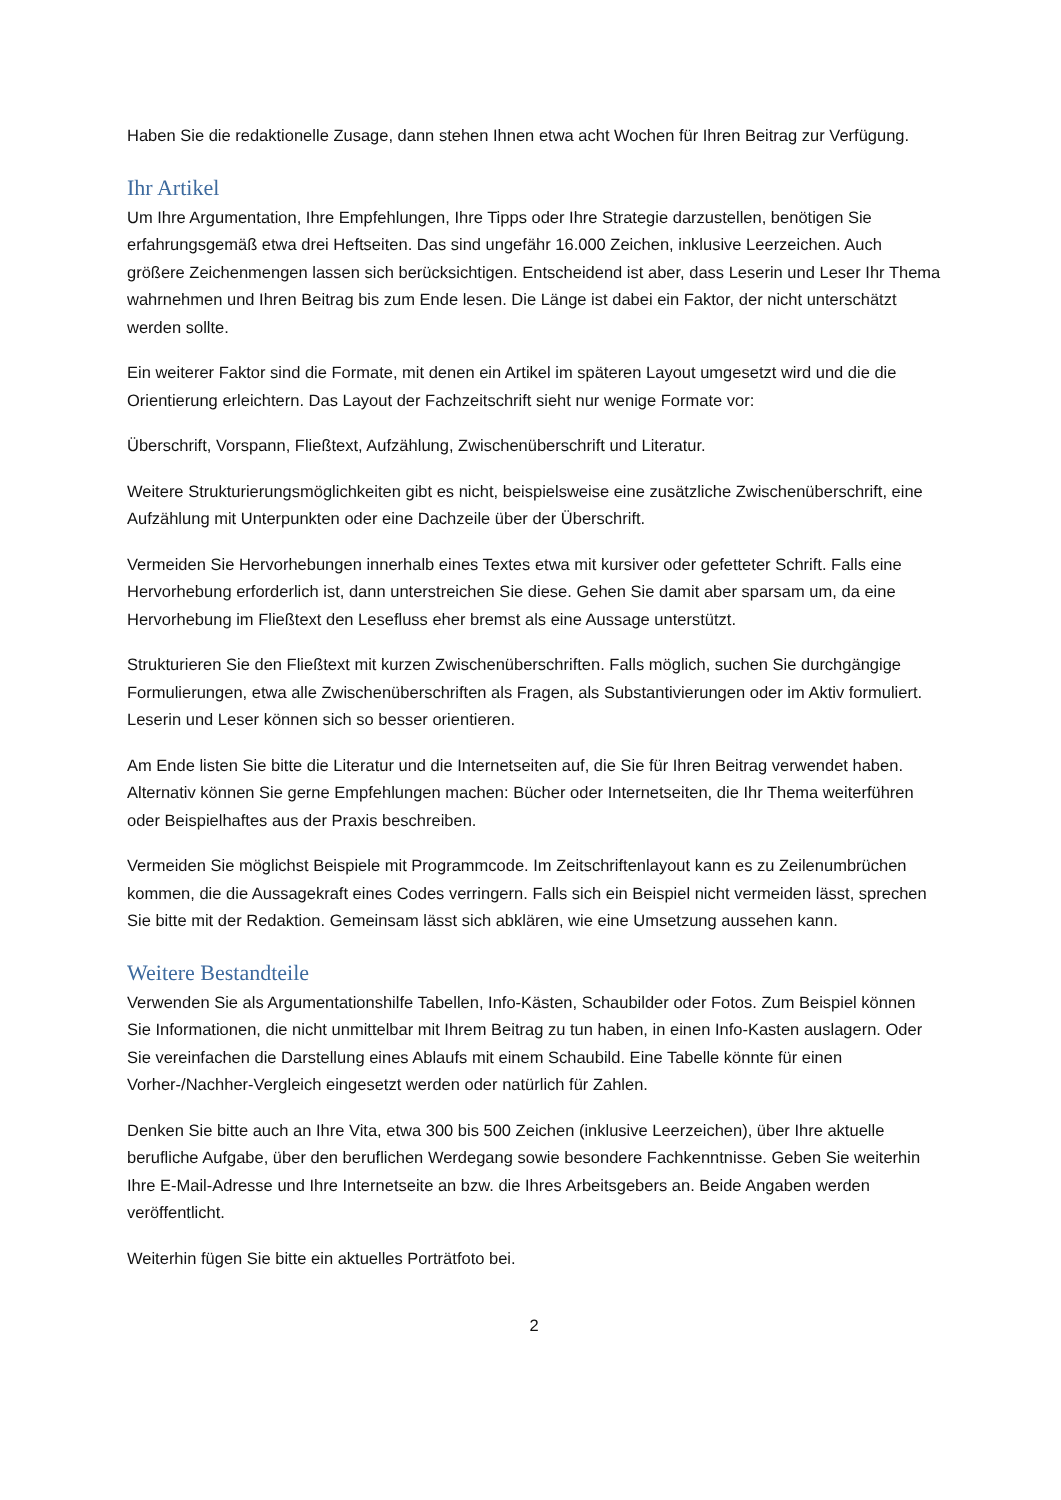Haben Sie die redaktionelle Zusage, dann stehen Ihnen etwa acht Wochen für Ihren Beitrag zur Verfügung.
Ihr Artikel
Um Ihre Argumentation, Ihre Empfehlungen, Ihre Tipps oder Ihre Strategie darzustellen, benötigen Sie erfahrungsgemäß etwa drei Heftseiten. Das sind ungefähr 16.000 Zeichen, inklusive Leerzeichen. Auch größere Zeichenmengen lassen sich berücksichtigen. Entscheidend ist aber, dass Leserin und Leser Ihr Thema wahrnehmen und Ihren Beitrag bis zum Ende lesen. Die Länge ist dabei ein Faktor, der nicht unterschätzt werden sollte.
Ein weiterer Faktor sind die Formate, mit denen ein Artikel im späteren Layout umgesetzt wird und die die Orientierung erleichtern. Das Layout der Fachzeitschrift sieht nur wenige Formate vor:
Überschrift, Vorspann, Fließtext, Aufzählung, Zwischenüberschrift und Literatur.
Weitere Strukturierungsmöglichkeiten gibt es nicht, beispielsweise eine zusätzliche Zwischenüberschrift, eine Aufzählung mit Unterpunkten oder eine Dachzeile über der Überschrift.
Vermeiden Sie Hervorhebungen innerhalb eines Textes etwa mit kursiver oder gefetteter Schrift. Falls eine Hervorhebung erforderlich ist, dann unterstreichen Sie diese. Gehen Sie damit aber sparsam um, da eine Hervorhebung im Fließtext den Lesefluss eher bremst als eine Aussage unterstützt.
Strukturieren Sie den Fließtext mit kurzen Zwischenüberschriften. Falls möglich, suchen Sie durchgängige Formulierungen, etwa alle Zwischenüberschriften als Fragen, als Substantivierungen oder im Aktiv formuliert. Leserin und Leser können sich so besser orientieren.
Am Ende listen Sie bitte die Literatur und die Internetseiten auf, die Sie für Ihren Beitrag verwendet haben. Alternativ können Sie gerne Empfehlungen machen: Bücher oder Internetseiten, die Ihr Thema weiterführen oder Beispielhaftes aus der Praxis beschreiben.
Vermeiden Sie möglichst Beispiele mit Programmcode. Im Zeitschriftenlayout kann es zu Zeilenumbrüchen kommen, die die Aussagekraft eines Codes verringern. Falls sich ein Beispiel nicht vermeiden lässt, sprechen Sie bitte mit der Redaktion. Gemeinsam lässt sich abklären, wie eine Umsetzung aussehen kann.
Weitere Bestandteile
Verwenden Sie als Argumentationshilfe Tabellen, Info-Kästen, Schaubilder oder Fotos. Zum Beispiel können Sie Informationen, die nicht unmittelbar mit Ihrem Beitrag zu tun haben, in einen Info-Kasten auslagern. Oder Sie vereinfachen die Darstellung eines Ablaufs mit einem Schaubild. Eine Tabelle könnte für einen Vorher-/Nachher-Vergleich eingesetzt werden oder natürlich für Zahlen.
Denken Sie bitte auch an Ihre Vita, etwa 300 bis 500 Zeichen (inklusive Leerzeichen), über Ihre aktuelle berufliche Aufgabe, über den beruflichen Werdegang sowie besondere Fachkenntnisse. Geben Sie weiterhin Ihre E-Mail-Adresse und Ihre Internetseite an bzw. die Ihres Arbeitsgebers an. Beide Angaben werden veröffentlicht.
Weiterhin fügen Sie bitte ein aktuelles Porträtfoto bei.
2